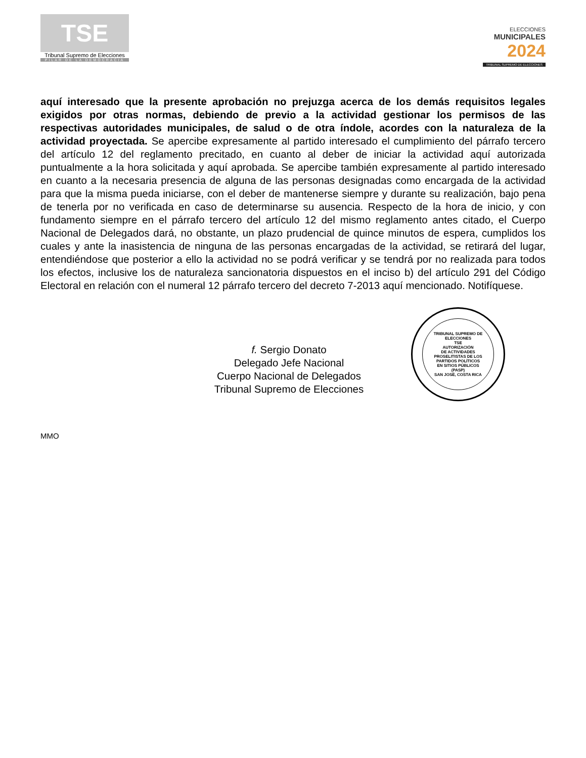TSE
Tribunal Supremo de Elecciones
PILAR DE LA DEMOCRACIA
ELECCIONES
MUNICIPALES
2024
TRIBUNAL SUPREMO DE ELECCIONES
aquí interesado que la presente aprobación no prejuzga acerca de los demás requisitos legales exigidos por otras normas, debiendo de previo a la actividad gestionar los permisos de las respectivas autoridades municipales, de salud o de otra índole, acordes con la naturaleza de la actividad proyectada. Se apercibe expresamente al partido interesado el cumplimiento del párrafo tercero del artículo 12 del reglamento precitado, en cuanto al deber de iniciar la actividad aquí autorizada puntualmente a la hora solicitada y aquí aprobada. Se apercibe también expresamente al partido interesado en cuanto a la necesaria presencia de alguna de las personas designadas como encargada de la actividad para que la misma pueda iniciarse, con el deber de mantenerse siempre y durante su realización, bajo pena de tenerla por no verificada en caso de determinarse su ausencia. Respecto de la hora de inicio, y con fundamento siempre en el párrafo tercero del artículo 12 del mismo reglamento antes citado, el Cuerpo Nacional de Delegados dará, no obstante, un plazo prudencial de quince minutos de espera, cumplidos los cuales y ante la inasistencia de ninguna de las personas encargadas de la actividad, se retirará del lugar, entendiéndose que posterior a ello la actividad no se podrá verificar y se tendrá por no realizada para todos los efectos, inclusive los de naturaleza sancionatoria dispuestos en el inciso b) del artículo 291 del Código Electoral en relación con el numeral 12 párrafo tercero del decreto 7-2013 aquí mencionado. Notifíquese.
f. Sergio Donato
Delegado Jefe Nacional
Cuerpo Nacional de Delegados
Tribunal Supremo de Elecciones
TRIBUNAL SUPREMO DE ELECCIONES
TSE
AUTORIZACIÓN
DE ACTIVIDADES
PROSELITISTAS DE LOS
PARTIDOS POLÍTICOS
EN SITIOS PÚBLICOS
(PASP)
SAN JOSÉ, COSTA RICA
MMO